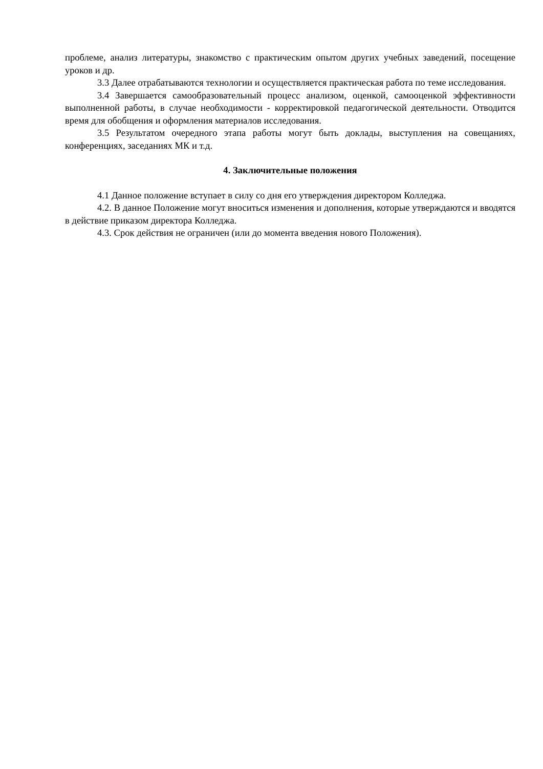проблеме, анализ литературы, знакомство с практическим опытом других учебных заведений, посещение уроков и др.
3.3 Далее отрабатываются технологии и осуществляется практическая работа по теме исследования.
3.4 Завершается самообразовательный процесс анализом, оценкой, самооценкой эффективности выполненной работы, в случае необходимости - корректировкой педагогической деятельности. Отводится время для обобщения и оформления материалов исследования.
3.5 Результатом очередного этапа работы могут быть доклады, выступления на совещаниях, конференциях, заседаниях МК и т.д.
4. Заключительные положения
4.1 Данное положение вступает в силу со дня его утверждения директором Колледжа.
4.2. В данное Положение могут вноситься изменения и дополнения, которые утверждаются и вводятся в действие приказом директора Колледжа.
4.3. Срок действия не ограничен (или до момента введения нового Положения).